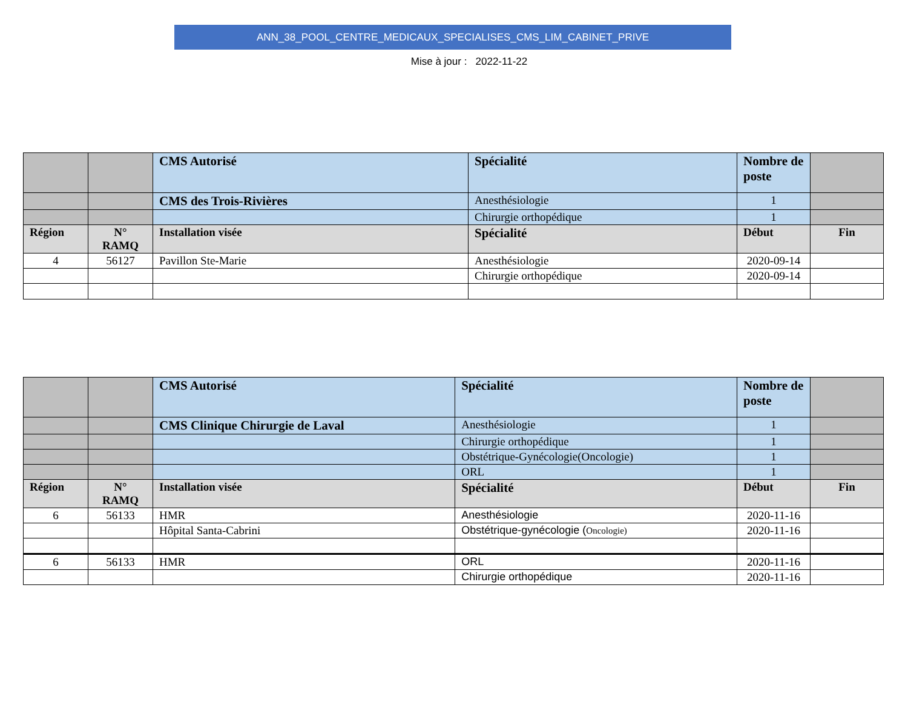ANN_38_POOL_CENTRE_MEDICAUX_SPECIALISES_CMS_LIM_CABINET_PRIVE
Mise à jour : 2022-11-22
| | | CMS Autorisé | Spécialité | Nombre de poste | |
| | | CMS des Trois-Rivières | Anesthésiologie | 1 | |
| | | | Chirurgie orthopédique | 1 | |
| Région | N° RAMQ | Installation visée | Spécialité | Début | Fin |
| 4 | 56127 | Pavillon Ste-Marie | Anesthésiologie | 2020-09-14 | |
| | | | Chirurgie orthopédique | 2020-09-14 | |
| | | CMS Autorisé | Spécialité | Nombre de poste | |
| | | CMS Clinique Chirurgie de Laval | Anesthésiologie | 1 | |
| | | | Chirurgie orthopédique | 1 | |
| | | | Obstétrique-Gynécologie(Oncologie) | 1 | |
| | | | ORL | 1 | |
| Région | N° RAMQ | Installation visée | Spécialité | Début | Fin |
| 6 | 56133 | HMR | Anesthésiologie | 2020-11-16 | |
| | | Hôpital Santa-Cabrini | Obstétrique-gynécologie ( Oncologie) | 2020-11-16 | |
| 6 | 56133 | HMR | ORL | 2020-11-16 | |
| | | | Chirurgie orthopédique | 2020-11-16 | |